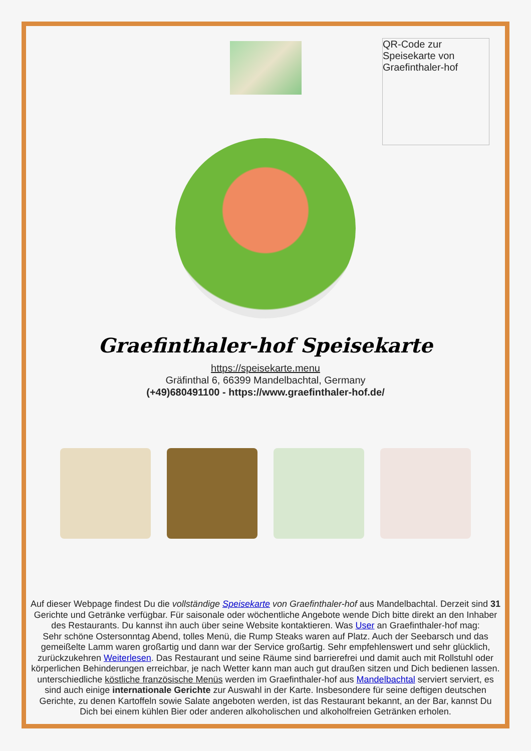QR-Code zur Speisekarte von Graefinthaler-hof
Graefinthaler-hof Speisekarte
https://speisekarte.menu
Gräfinthal 6, 66399 Mandelbachtal, Germany
(+49)680491100 - https://www.graefinthaler-hof.de/
Auf dieser Webpage findest Du die vollständige Speisekarte von Graefinthaler-hof aus Mandelbachtal. Derzeit sind 31 Gerichte und Getränke verfügbar. Für saisonale oder wöchentliche Angebote wende Dich bitte direkt an den Inhaber des Restaurants. Du kannst ihn auch über seine Website kontaktieren. Was User an Graefinthaler-hof mag:
Sehr schöne Ostersonntag Abend, tolles Menü, die Rump Steaks waren auf Platz. Auch der Seebarsch und das gemeißelte Lamm waren großartig und dann war der Service großartig. Sehr empfehlenswert und sehr glücklich, zurückzukehren Weiterlesen. Das Restaurant und seine Räume sind barrierefrei und damit auch mit Rollstuhl oder körperlichen Behinderungen erreichbar, je nach Wetter kann man auch gut draußen sitzen und Dich bedienen lassen. unterschiedliche köstliche französische Menüs werden im Graefinthaler-hof aus Mandelbachtal serviert serviert, es sind auch einige internationale Gerichte zur Auswahl in der Karte. Insbesondere für seine deftigen deutschen Gerichte, zu denen Kartoffeln sowie Salate angeboten werden, ist das Restaurant bekannt, an der Bar, kannst Du Dich bei einem kühlen Bier oder anderen alkoholischen und alkoholfreien Getränken erholen.